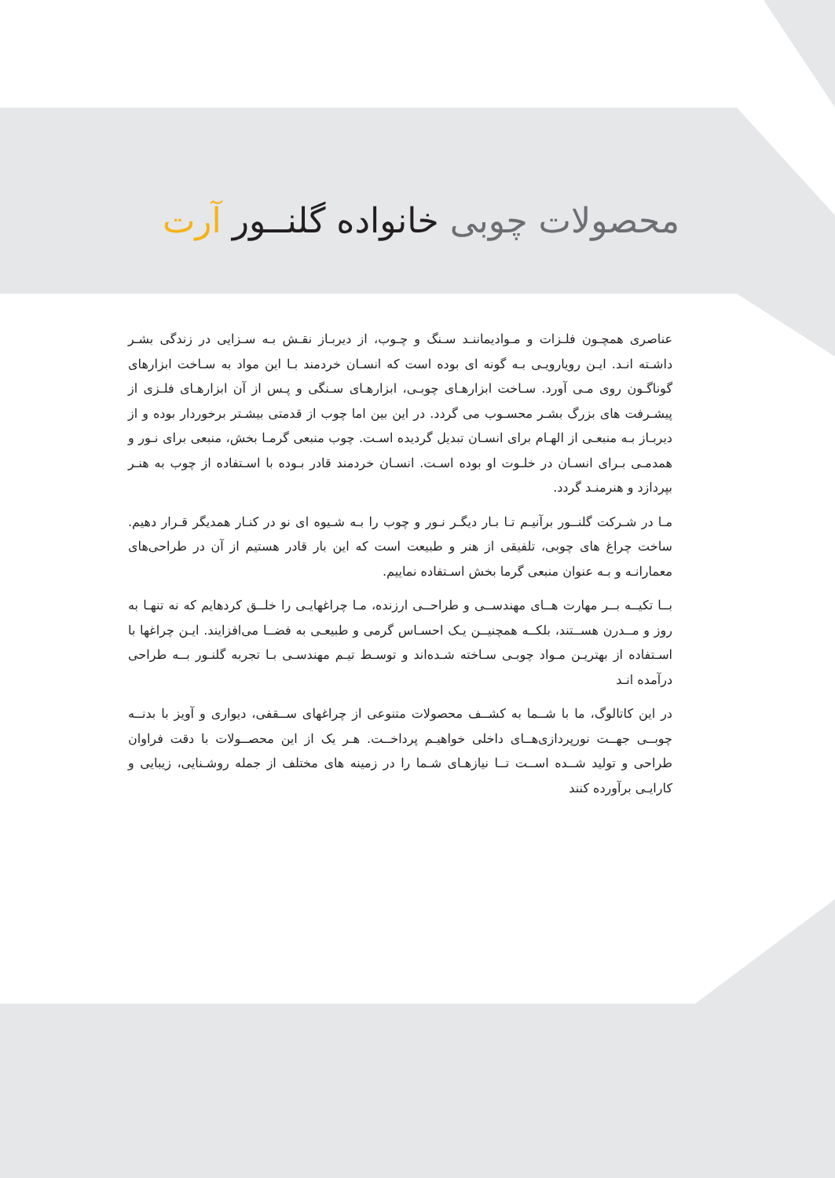محصولات چوبی خانواده گلنــور آرت
عناصری همچـون فلـزات و مـوادیماننـد سـنگ و چـوب، از دیربـاز نقـش بـه سـزایی در زندگی بشـر داشـته انـد. ایـن رویارویـی بـه گونه ای بوده است که انسـان خردمند بـا این مواد به سـاخت ابزارهای گوناگـون روی مـی آورد. سـاخت ابزارهـای چوبـی، ابزارهـای سـنگی و پـس از آن ابزارهـای فلـزی از پیشـرفت های بزرگ بشـر محسـوب می گردد. در این بین اما چوب از قدمتی بیشـتر برخوردار بوده و از دیربـاز بـه منبعـی از الهـام برای انسـان تبدیل گردیده اسـت. چوب منبعی گرمـا بخش، منبعی برای نـور و همدمـی بـرای انسـان در خلـوت او بوده اسـت. انسـان خردمند قادر بـوده با اسـتفاده از چوب به هنـر بپردازد و هنرمنـد گردد.
مـا در شـرکت گلنــور برآنیـم تـا بـار دیگـر نـور و چوب را بـه شـیوه ای نو در کنـار همدیگر قـرار دهیم. ساخت چراغ های چوبی، تلفیقی از هنر و طبیعت است که این بار قادر هستیم از آن در طراحی‌های معمارانـه و بـه عنوان منبعی گرما بخش اسـتفاده نماییم.
بــا تکیــه بــر مهارت هــای مهندســی و طراحــی ارزنده، مـا چراغهایـی را خلــق کردهایم که نه تنهـا به روز و مــدرن هســتند، بلکــه همچنیــن یـک احسـاس گرمی و طبیعـی به فضــا می‌افزایند. ایـن چراغها با اسـتفاده از بهتریـن مـواد چوبـی سـاخته شـده‌اند و توسـط تیـم مهندسـی بـا تجربه گلنـور بــه طراحی درآمده انـد
در این کاتالوگ، ما با شــما به کشــف محصولات متنوعی از چراغهای ســقفی، دیواری و آویز با بدنــه چوبــی جهــت نورپردازی‌هــای داخلی خواهیـم پرداخــت. هـر یک از این محصــولات با دقت فراوان طراحی و تولید شــده اســت تــا نیازهـای شـما را در زمینه های مختلف از جمله روشـنایی، زیبایی و کارایـی برآورده کنند